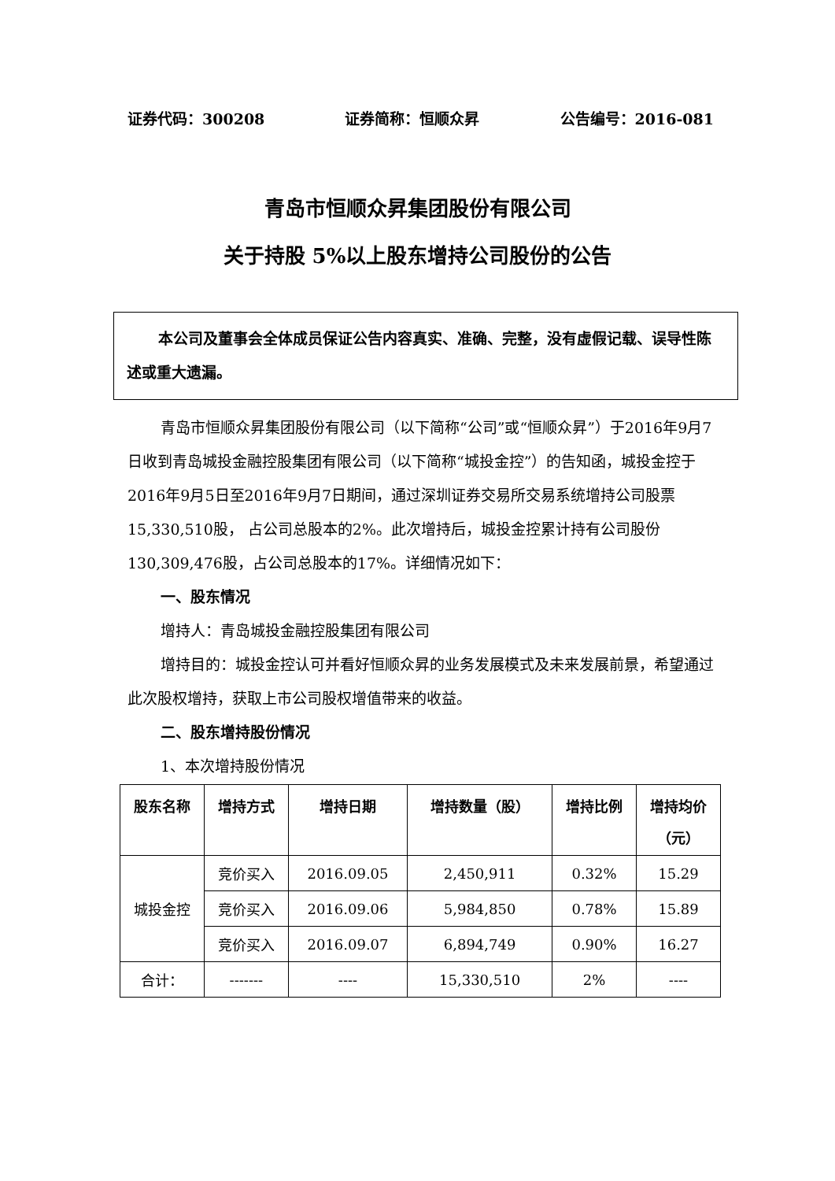证券代码：300208 证券简称：恒顺众昇 公告编号：2016-081
青岛市恒顺众昇集团股份有限公司
关于持股 5%以上股东增持公司股份的公告
本公司及董事会全体成员保证公告内容真实、准确、完整，没有虚假记载、误导性陈述或重大遗漏。
青岛市恒顺众昇集团股份有限公司（以下简称“公司”或“恒顺众昇”）于2016年9月7日收到青岛城投金融控股集团有限公司（以下简称“城投金控”）的告知函，城投金控于2016年9月5日至2016年9月7日期间，通过深圳证券交易所交易系统增持公司股票15,330,510股， 占公司总股本的2%。此次增持后，城投金控累计持有公司股份130,309,476股，占公司总股本的17%。详细情况如下：
一、股东情况
增持人：青岛城投金融控股集团有限公司
增持目的：城投金控认可并看好恒顺众昇的业务发展模式及未来发展前景，希望通过此次股权增持，获取上市公司股权增值带来的收益。
二、股东增持股份情况
1、本次增持股份情况
| 股东名称 | 增持方式 | 增持日期 | 增持数量（股） | 增持比例 | 增持均价 （元） |
| --- | --- | --- | --- | --- | --- |
| 城投金控 | 竞价买入 | 2016.09.05 | 2,450,911 | 0.32% | 15.29 |
| | 竞价买入 | 2016.09.06 | 5,984,850 | 0.78% | 15.89 |
| | 竞价买入 | 2016.09.07 | 6,894,749 | 0.90% | 16.27 |
| 合计： | ------- | ---- | 15,330,510 | 2% | ---- |